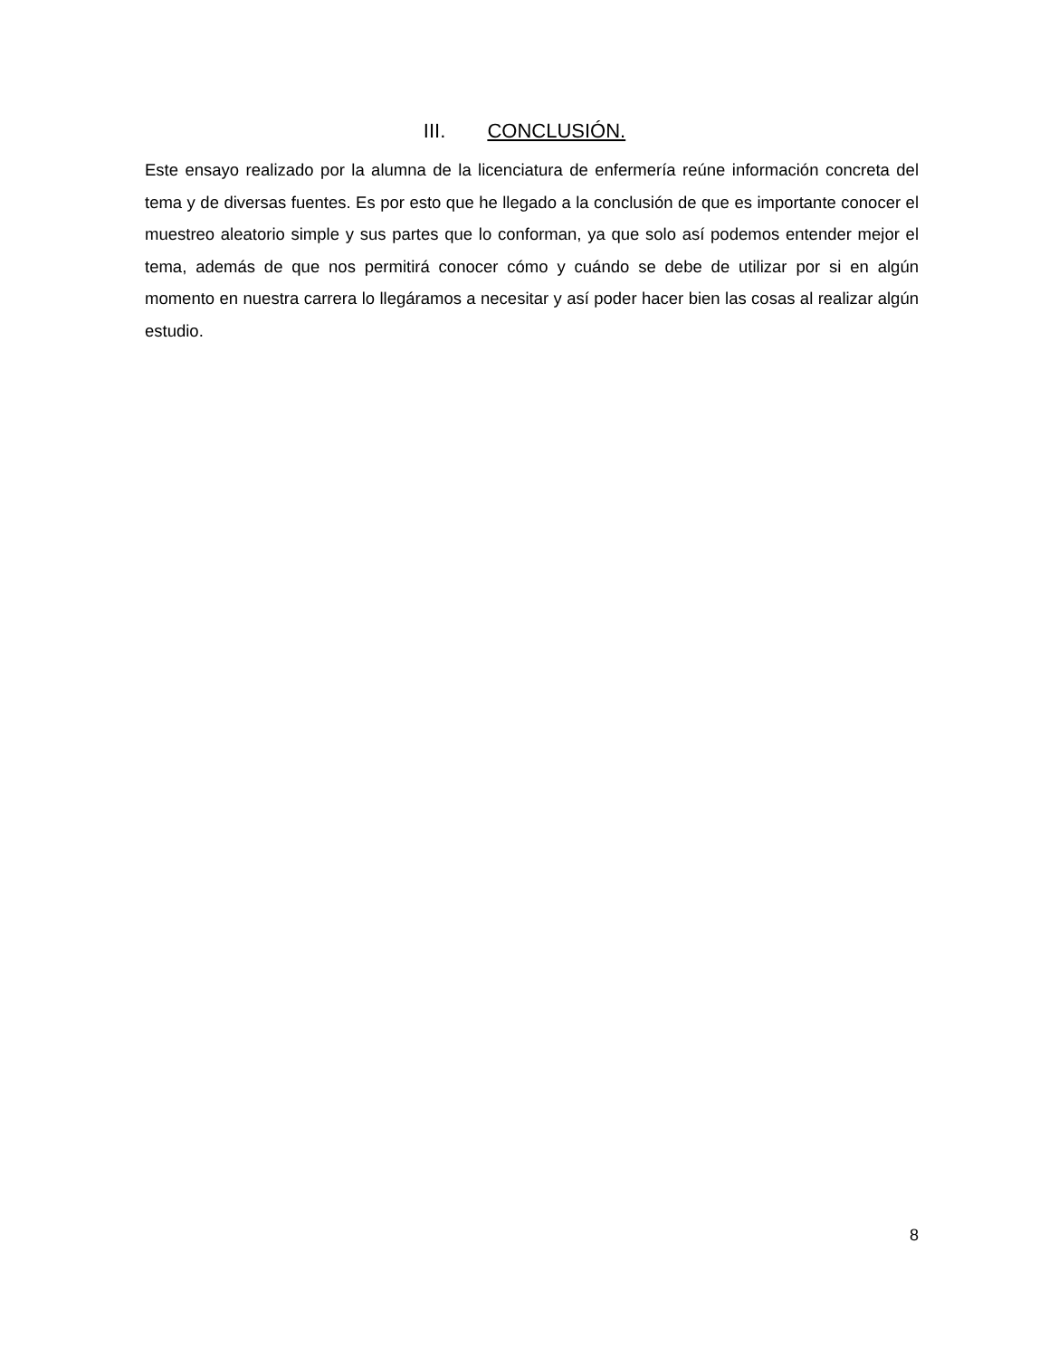III. CONCLUSIÓN.
Este ensayo realizado por la alumna de la licenciatura de enfermería reúne información concreta del tema y de diversas fuentes. Es por esto que he llegado a la conclusión de que es importante conocer el muestreo aleatorio simple y sus partes que lo conforman, ya que solo así podemos entender mejor el tema, además de que nos permitirá conocer cómo y cuándo se debe de utilizar por si en algún momento en nuestra carrera lo llegáramos a necesitar y así poder hacer bien las cosas al realizar algún estudio.
8